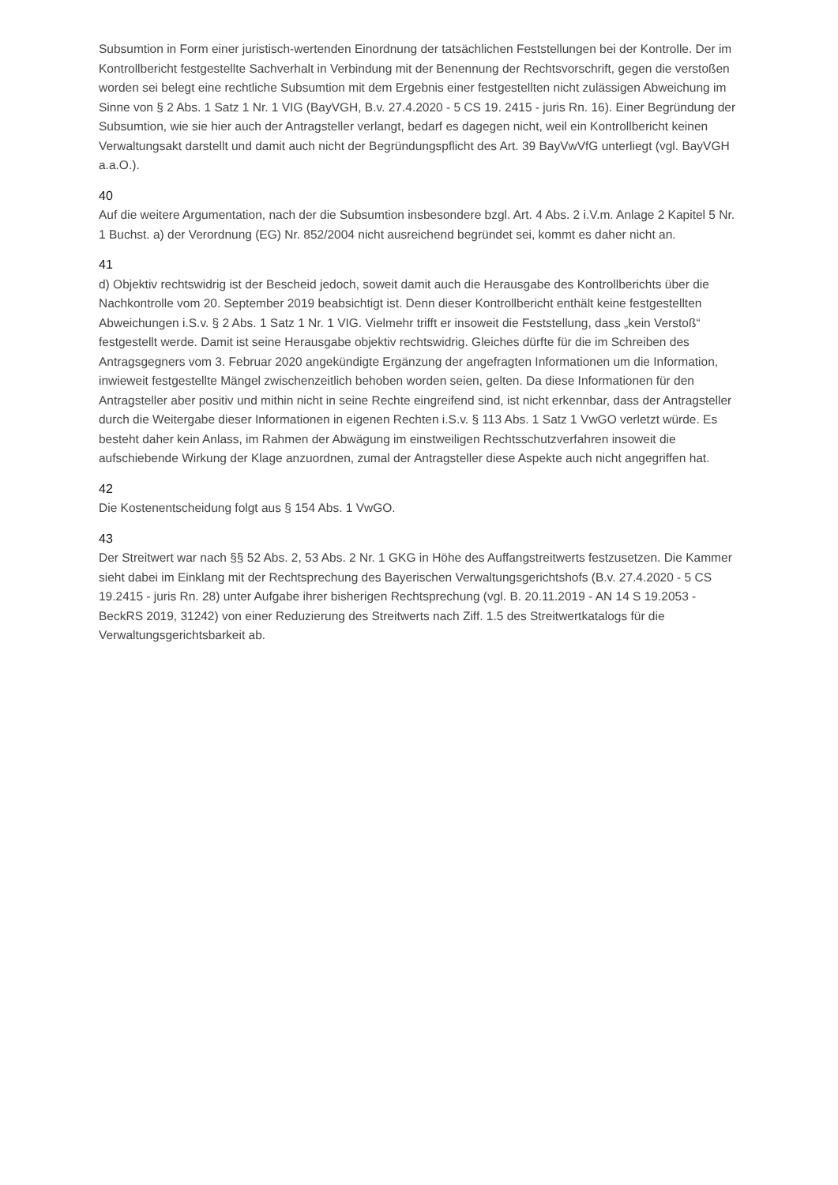Subsumtion in Form einer juristisch-wertenden Einordnung der tatsächlichen Feststellungen bei der Kontrolle. Der im Kontrollbericht festgestellte Sachverhalt in Verbindung mit der Benennung der Rechtsvorschrift, gegen die verstoßen worden sei belegt eine rechtliche Subsumtion mit dem Ergebnis einer festgestellten nicht zulässigen Abweichung im Sinne von § 2 Abs. 1 Satz 1 Nr. 1 VIG (BayVGH, B.v. 27.4.2020 - 5 CS 19. 2415 - juris Rn. 16). Einer Begründung der Subsumtion, wie sie hier auch der Antragsteller verlangt, bedarf es dagegen nicht, weil ein Kontrollbericht keinen Verwaltungsakt darstellt und damit auch nicht der Begründungspflicht des Art. 39 BayVwVfG unterliegt (vgl. BayVGH a.a.O.).
40
Auf die weitere Argumentation, nach der die Subsumtion insbesondere bzgl. Art. 4 Abs. 2 i.V.m. Anlage 2 Kapitel 5 Nr. 1 Buchst. a) der Verordnung (EG) Nr. 852/2004 nicht ausreichend begründet sei, kommt es daher nicht an.
41
d) Objektiv rechtswidrig ist der Bescheid jedoch, soweit damit auch die Herausgabe des Kontrollberichts über die Nachkontrolle vom 20. September 2019 beabsichtigt ist. Denn dieser Kontrollbericht enthält keine festgestellten Abweichungen i.S.v. § 2 Abs. 1 Satz 1 Nr. 1 VIG. Vielmehr trifft er insoweit die Feststellung, dass „kein Verstoß“ festgestellt werde. Damit ist seine Herausgabe objektiv rechtswidrig. Gleiches dürfte für die im Schreiben des Antragsgegners vom 3. Februar 2020 angekündigte Ergänzung der angefragten Informationen um die Information, inwieweit festgestellte Mängel zwischenzeitlich behoben worden seien, gelten. Da diese Informationen für den Antragsteller aber positiv und mithin nicht in seine Rechte eingreifend sind, ist nicht erkennbar, dass der Antragsteller durch die Weitergabe dieser Informationen in eigenen Rechten i.S.v. § 113 Abs. 1 Satz 1 VwGO verletzt würde. Es besteht daher kein Anlass, im Rahmen der Abwägung im einstweiligen Rechtsschutzverfahren insoweit die aufschiebende Wirkung der Klage anzuordnen, zumal der Antragsteller diese Aspekte auch nicht angegriffen hat.
42
Die Kostenentscheidung folgt aus § 154 Abs. 1 VwGO.
43
Der Streitwert war nach §§ 52 Abs. 2, 53 Abs. 2 Nr. 1 GKG in Höhe des Auffangstreitwerts festzusetzen. Die Kammer sieht dabei im Einklang mit der Rechtsprechung des Bayerischen Verwaltungsgerichtshofs (B.v. 27.4.2020 - 5 CS 19.2415 - juris Rn. 28) unter Aufgabe ihrer bisherigen Rechtsprechung (vgl. B. 20.11.2019 - AN 14 S 19.2053 - BeckRS 2019, 31242) von einer Reduzierung des Streitwerts nach Ziff. 1.5 des Streitwertkatalogs für die Verwaltungsgerichtsbarkeit ab.